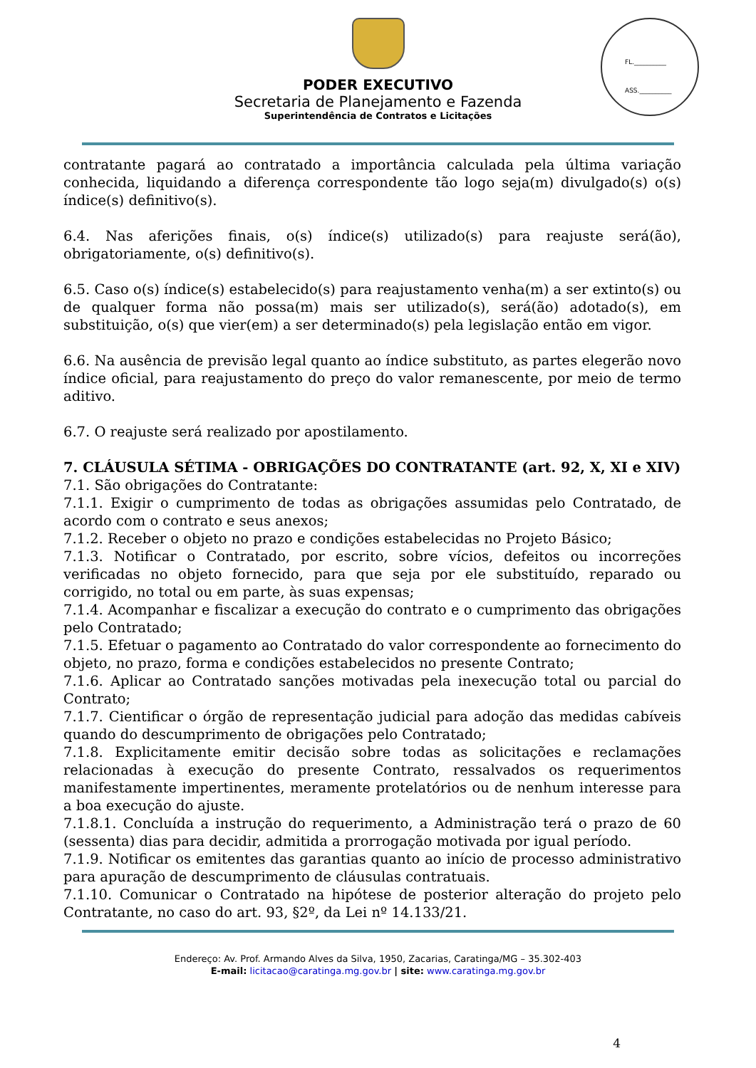PODER EXECUTIVO
Secretaria de Planejamento e Fazenda
Superintendência de Contratos e Licitações
FL.__________
ASS.__________
COMISSÃO PERMANENTE DE CONTRATAÇÃO * PMC *
contratante pagará ao contratado a importância calculada pela última variação conhecida, liquidando a diferença correspondente tão logo seja(m) divulgado(s) o(s) índice(s) definitivo(s).
6.4. Nas aferições finais, o(s) índice(s) utilizado(s) para reajuste será(ão), obrigatoriamente, o(s) definitivo(s).
6.5. Caso o(s) índice(s) estabelecido(s) para reajustamento venha(m) a ser extinto(s) ou de qualquer forma não possa(m) mais ser utilizado(s), será(ão) adotado(s), em substituição, o(s) que vier(em) a ser determinado(s) pela legislação então em vigor.
6.6. Na ausência de previsão legal quanto ao índice substituto, as partes elegerão novo índice oficial, para reajustamento do preço do valor remanescente, por meio de termo aditivo.
6.7. O reajuste será realizado por apostilamento.
7. CLÁUSULA SÉTIMA - OBRIGAÇÕES DO CONTRATANTE (art. 92, X, XI e XIV)
7.1. São obrigações do Contratante:
7.1.1. Exigir o cumprimento de todas as obrigações assumidas pelo Contratado, de acordo com o contrato e seus anexos;
7.1.2. Receber o objeto no prazo e condições estabelecidas no Projeto Básico;
7.1.3. Notificar o Contratado, por escrito, sobre vícios, defeitos ou incorreções verificadas no objeto fornecido, para que seja por ele substituído, reparado ou corrigido, no total ou em parte, às suas expensas;
7.1.4. Acompanhar e fiscalizar a execução do contrato e o cumprimento das obrigações pelo Contratado;
7.1.5. Efetuar o pagamento ao Contratado do valor correspondente ao fornecimento do objeto, no prazo, forma e condições estabelecidos no presente Contrato;
7.1.6. Aplicar ao Contratado sanções motivadas pela inexecução total ou parcial do Contrato;
7.1.7. Cientificar o órgão de representação judicial para adoção das medidas cabíveis quando do descumprimento de obrigações pelo Contratado;
7.1.8. Explicitamente emitir decisão sobre todas as solicitações e reclamações relacionadas à execução do presente Contrato, ressalvados os requerimentos manifestamente impertinentes, meramente protelatórios ou de nenhum interesse para a boa execução do ajuste.
7.1.8.1. Concluída a instrução do requerimento, a Administração terá o prazo de 60 (sessenta) dias para decidir, admitida a prorrogação motivada por igual período.
7.1.9. Notificar os emitentes das garantias quanto ao início de processo administrativo para apuração de descumprimento de cláusulas contratuais.
7.1.10. Comunicar o Contratado na hipótese de posterior alteração do projeto pelo Contratante, no caso do art. 93, §2º, da Lei nº 14.133/21.
Endereço: Av. Prof. Armando Alves da Silva, 1950, Zacarias, Caratinga/MG – 35.302-403
E-mail: licitacao@caratinga.mg.gov.br | site: www.caratinga.mg.gov.br
4